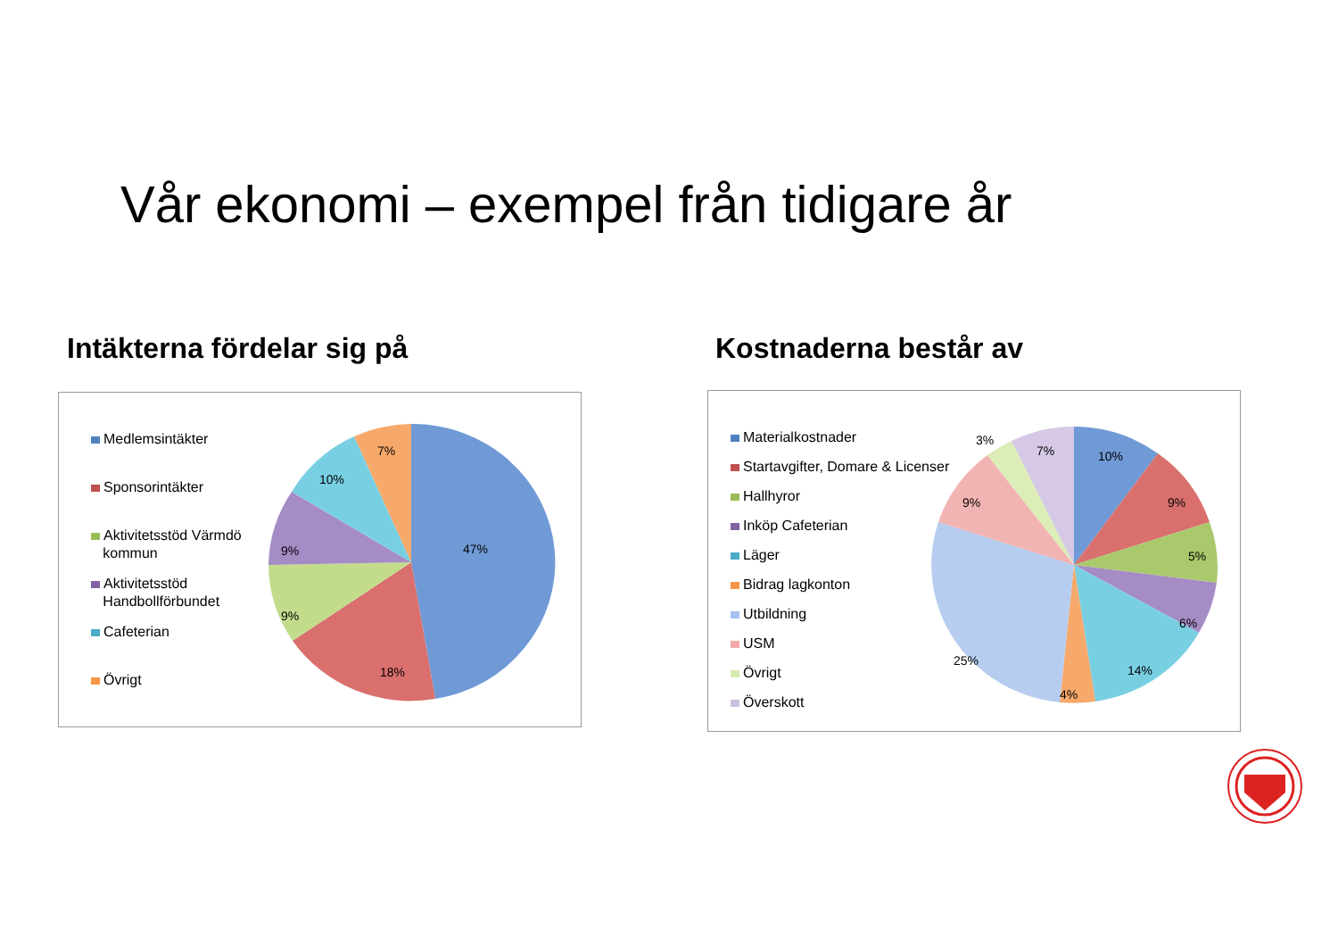Vår ekonomi – exempel från tidigare år
Intäkterna fördelar sig på Kostnaderna består av
Medlemsintäkter
Sponsorintäkter
Aktivitetsstöd Värmdö
kommun
Aktivitetsstöd
Handbollförbundet
Cafeterian
Övrigt
47%
18%
9%
9%
10%
7%
Materialkostnader
Startavgifter, Domare & Licenser
Hallhyror
Inköp Cafeterian
Läger
Bidrag lagkonton
Utbildning
USM
Övrigt
Överskott
10%
9%
5%
6%
14%
4%
25%
9%
3%
7%